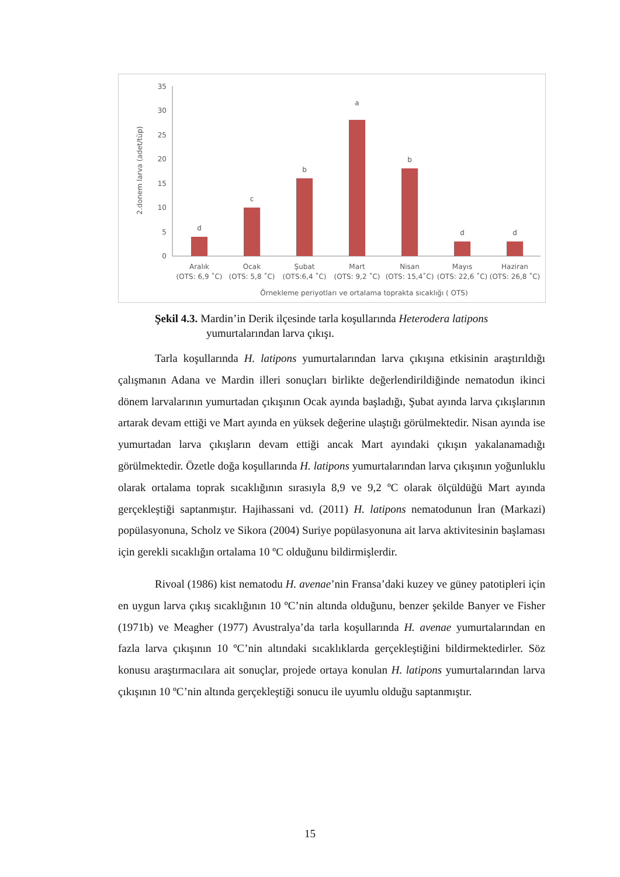2.donem larva (adet/tüp)
0
5
10
15
20
25
30
35
d
c
b
a
b
d
d
Aralık
(OTS: 6,9 ˚C)
Ocak
(OTS: 5,8 ˚C)
Şubat
(OTS:6,4 ˚C)
Mart
(OTS: 9,2 ˚C)
Nisan
(OTS: 15,4˚C)
Mayıs
(OTS: 22,6 ˚C)
Haziran
(OTS: 26,8 ˚C)
Örnekleme periyotları ve ortalama toprakta sıcaklığı ( OTS)
Şekil 4.3. Mardin’in Derik ilçesinde tarla koşullarında Heterodera latipons
yumurtalarından larva çıkışı.
Tarla koşullarında H. latipons yumurtalarından larva çıkışına etkisinin araştırıldığı çalışmanın Adana ve Mardin illeri sonuçları birlikte değerlendirildiğinde nematodun ikinci dönem larvalarının yumurtadan çıkışının Ocak ayında başladığı, Şubat ayında larva çıkışlarının artarak devam ettiği ve Mart ayında en yüksek değerine ulaştığı görülmektedir. Nisan ayında ise yumurtadan larva çıkışların devam ettiği ancak Mart ayındaki çıkışın yakalanamadığı görülmektedir. Özetle doğa koşullarında H. latipons yumurtalarından larva çıkışının yoğunluklu olarak ortalama toprak sıcaklığının sırasıyla 8,9 ve 9,2 ºC olarak ölçüldüğü Mart ayında gerçekleştiği saptanmıştır. Hajihassani vd. (2011) H. latipons nematodunun İran (Markazi) popülasyonuna, Scholz ve Sikora (2004) Suriye popülasyonuna ait larva aktivitesinin başlaması için gerekli sıcaklığın ortalama 10 ºC olduğunu bildirmişlerdir.
Rivoal (1986) kist nematodu H. avenae’nin Fransa’daki kuzey ve güney patotipleri için en uygun larva çıkış sıcaklığının 10 ºC’nin altında olduğunu, benzer şekilde Banyer ve Fisher (1971b) ve Meagher (1977) Avustralya’da tarla koşullarında H. avenae yumurtalarından en fazla larva çıkışının 10 ºC’nin altındaki sıcaklıklarda gerçekleştiğini bildirmektedirler. Söz konusu araştırmacılara ait sonuçlar, projede ortaya konulan H. latipons yumurtalarından larva çıkışının 10 ºC’nin altında gerçekleştiği sonucu ile uyumlu olduğu saptanmıştır.
15